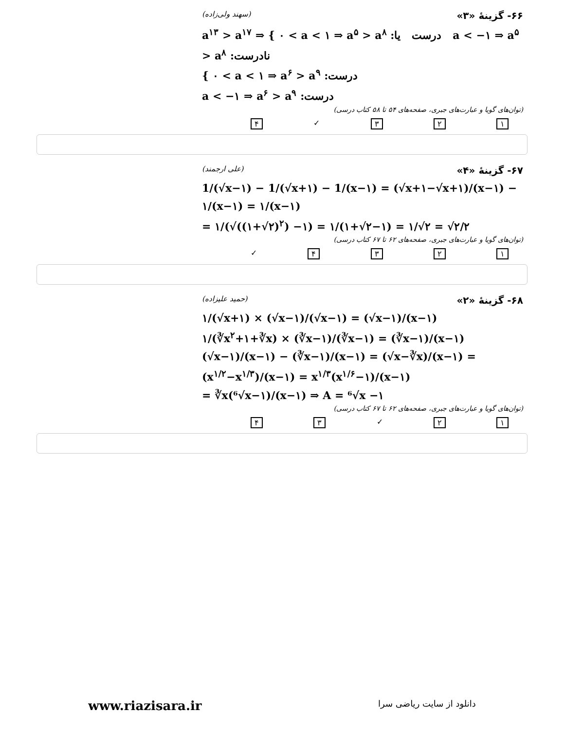۶۶- گزینهٔ «۳» (سهند ولی‌زاده)
a<sup>۱۳</sup> > a<sup>۱۷</sup> ⇒ { ۰ < a < ۱ ⇒ a<sup>۵</sup> > a<sup>۸</sup> :درست یا a < −۱ ⇒ a<sup>۵</sup> > a<sup>۸</sup> :نادرست
{ ۰ < a < ۱ ⇒ a<sup>۶</sup> > a<sup>۹</sup> :درست
a < −۱ ⇒ a<sup>۶</sup> > a<sup>۹</sup> :درست
(توان‌های گویا و عبارت‌های جبری، صفحه‌های ۵۴ تا ۵۸ کتاب درسی)
۱۲۳ ✓ ۴
۶۷- گزینهٔ «۴» (علی ارجمند)
1/(√x−۱) − 1/(√x+۱) − 1/(x−۱) = (√x+۱−√x+۱)/(x−۱) − ۱/(x−۱) = ۱/(x−۱)
= ۱/(√((۱+√۲)<sup>۲</sup>) −۱) = ۱/(۱+√۲−۱) = ۱/√۲ = √۲/۲
(توان‌های گویا و عبارت‌های جبری، صفحه‌های ۶۲ تا ۶۷ کتاب درسی)
۱۲۳۴ ✓
۶۸- گزینهٔ «۲» (حمید علیزاده)
۱/(√x+۱) × (√x−۱)/(√x−۱) = (√x−۱)/(x−۱)
۱/(∛x<sup>۲</sup>+۱+∛x) × (∛x−۱)/(∛x−۱) = (∛x−۱)/(x−۱)
(√x−۱)/(x−۱) − (∛x−۱)/(x−۱) = (√x−∛x)/(x−۱) = (x<sup>۱/۲</sup>−x<sup>۱/۳</sup>)/(x−۱) = x<sup>۱/۳</sup>(x<sup>۱/۶</sup>−۱)/(x−۱)
= ∛x(⁶√x−۱)/(x−۱) ⇒ A = ⁶√x −۱
(توان‌های گویا و عبارت‌های جبری، صفحه‌های ۶۲ تا ۶۷ کتاب درسی)
۱۲ ✓ ۳۴
www.riazisara.ir دانلود از سایت ریاضی سرا